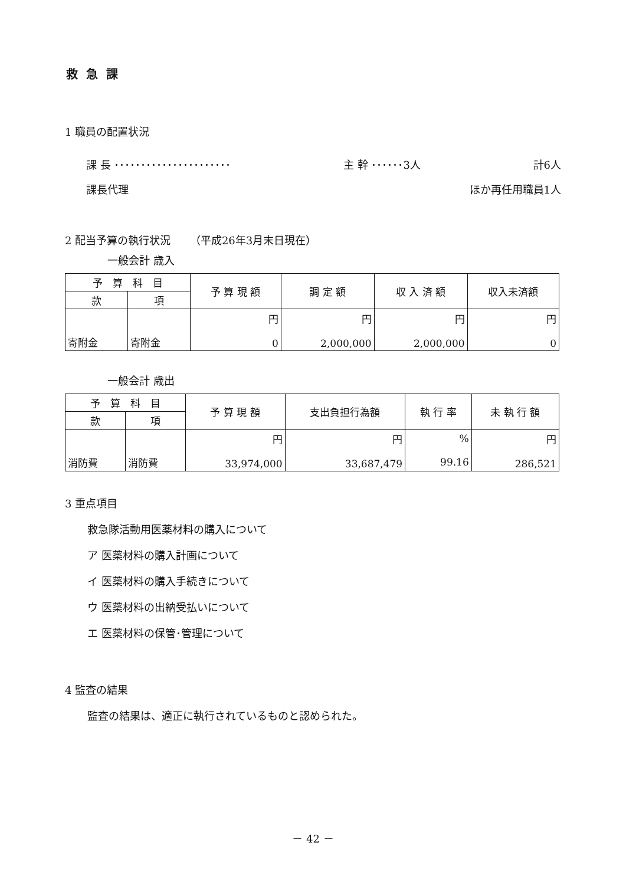救急課
1 職員の配置状況
課 長 ･･････････････････････ 主 幹 ･･････3人 計6人
課長代理 ほか再任用職員1人
2 配当予算の執行状況 　　（平成26年3月末日現在）
一般会計 歳入
| 予 算 科 目 | | 予 算 現 額 | 調 定 額 | 収 入 済 額 | 収入未済額 |
| --- | --- | --- | --- | --- | --- |
| 款 | 項 | | | | |
| 寄附金 | 寄附金 | 円 0 | 円 2,000,000 | 円 2,000,000 | 円 0 |
一般会計 歳出
| 予 算 科 目 | | 予 算 現 額 | 支出負担行為額 | 執 行 率 | 未 執 行 額 |
| --- | --- | --- | --- | --- | --- |
| 款 | 項 | | | | |
| 消防費 | 消防費 | 円 33,974,000 | 円 33,687,479 | % 99.16 | 円 286,521 |
3 重点項目
救急隊活動用医薬材料の購入について
ア 医薬材料の購入計画について
イ 医薬材料の購入手続きについて
ウ 医薬材料の出納受払いについて
エ 医薬材料の保管･管理について
4 監査の結果
監査の結果は、適正に執行されているものと認められた。
－ 42 －